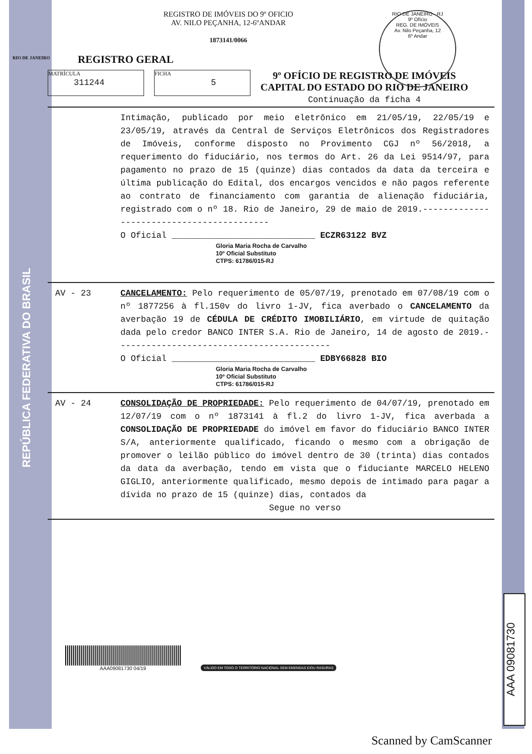REPÚBLICA FEDERATIVA DO BRASIL
RIO DE JANEIRO
REGISTRO DE IMÓVEIS DO 9º OFICIO
AV. NILO PEÇANHA, 12-6ºANDAR
1873141/0066
RIO DE JANEIRO - RJ
9º Ofício
REG. DE IMÓVEIS
Av. Nilo Peçanha, 12
6º Andar
REGISTRO GERAL
MATRÍCULA
311244 FICHA
5
9º OFÍCIO DE REGISTRO DE IMÓVEIS
CAPITAL DO ESTADO DO RIO DE JANEIRO
Continuação da ficha 4
Intimação, publicado por meio eletrônico em 21/05/19, 22/05/19 e 23/05/19, através da Central de Serviços Eletrônicos dos Registradores de Imóveis, conforme disposto no Provimento CGJ nº 56/2018, a requerimento do fiduciário, nos termos do Art. 26 da Lei 9514/97, para pagamento no prazo de 15 (quinze) dias contados da data da terceira e última publicação do Edital, dos encargos vencidos e não pagos referente ao contrato de financiamento com garantia de alienação fiduciária, registrado com o nº 18. Rio de Janeiro, 29 de maio de 2019.------------------------------------------
O Oficial ____________________________ ECZR63122 BVZ
Gloria Maria Rocha de Carvalho
10º Oficial Substituto
CTPS: 61786/015-RJ
AV - 23 CANCELAMENTO: Pelo requerimento de 05/07/19, prenotado em 07/08/19 com o nº 1877256 à fl.150v do livro 1-JV, fica averbado o CANCELAMENTO da averbação 19 de CÉDULA DE CRÉDITO IMOBILIÁRIO, em virtude de quitação dada pelo credor BANCO INTER S.A. Rio de Janeiro, 14 de agosto de 2019.------------------------------------------
O Oficial ____________________________ EDBY66828 BIO
Gloria Maria Rocha de Carvalho
10º Oficial Substituto
CTPS: 61786/015-RJ
AV - 24 CONSOLIDAÇÃO DE PROPRIEDADE: Pelo requerimento de 04/07/19, prenotado em 12/07/19 com o nº 1873141 à fl.2 do livro 1-JV, fica averbada a CONSOLIDAÇÃO DE PROPRIEDADE do imóvel em favor do fiduciário BANCO INTER S/A, anteriormente qualificado, ficando o mesmo com a obrigação de promover o leilão público do imóvel dentro de 30 (trinta) dias contados da data da averbação, tendo em vista que o fiduciante MARCELO HELENO GIGLIO, anteriormente qualificado, mesmo depois de intimado para pagar a dívida no prazo de 15 (quinze) dias, contados da
Segue no verso
AAA09081730 04/19
VÁLIDO EM TODO O TERRITÓRIO NACIONAL SEM EMENDAS E/OU RASURAS
AAA 09081730
Scanned by CamScanner